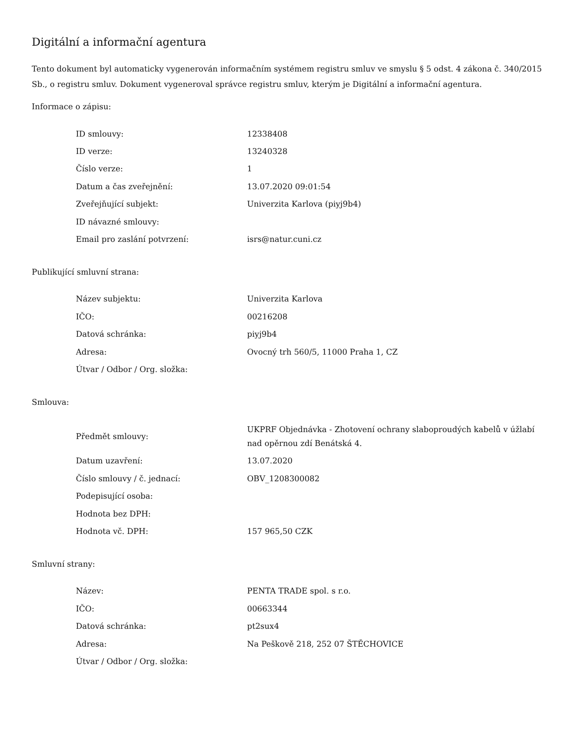Digitální a informační agentura
Tento dokument byl automaticky vygenerován informačním systémem registru smluv ve smyslu § 5 odst. 4 zákona č. 340/2015 Sb., o registru smluv. Dokument vygeneroval správce registru smluv, kterým je Digitální a informační agentura.
Informace o zápisu:
| ID smlouvy: | 12338408 |
| ID verze: | 13240328 |
| Číslo verze: | 1 |
| Datum a čas zveřejnění: | 13.07.2020 09:01:54 |
| Zveřejňující subjekt: | Univerzita Karlova (piyj9b4) |
| ID návazné smlouvy: | |
| Email pro zaslání potvrzení: | isrs@natur.cuni.cz |
Publikující smluvní strana:
| Název subjektu: | Univerzita Karlova |
| IČO: | 00216208 |
| Datová schránka: | piyj9b4 |
| Adresa: | Ovocný trh 560/5, 11000 Praha 1, CZ |
| Útvar / Odbor / Org. složka: | |
Smlouva:
| Předmět smlouvy: | UKPRF Objednávka - Zhotovení ochrany slaboproudých kabelů v úžlabí nad opěrnou zdí Benátská 4. |
| Datum uzavření: | 13.07.2020 |
| Číslo smlouvy / č. jednací: | OBV_1208300082 |
| Podepisující osoba: | |
| Hodnota bez DPH: | |
| Hodnota vč. DPH: | 157 965,50 CZK |
Smluvní strany:
| Název: | PENTA TRADE spol. s r.o. |
| IČO: | 00663344 |
| Datová schránka: | pt2sux4 |
| Adresa: | Na Peškově 218, 252 07 ŠTĚCHOVICE |
| Útvar / Odbor / Org. složka: | |